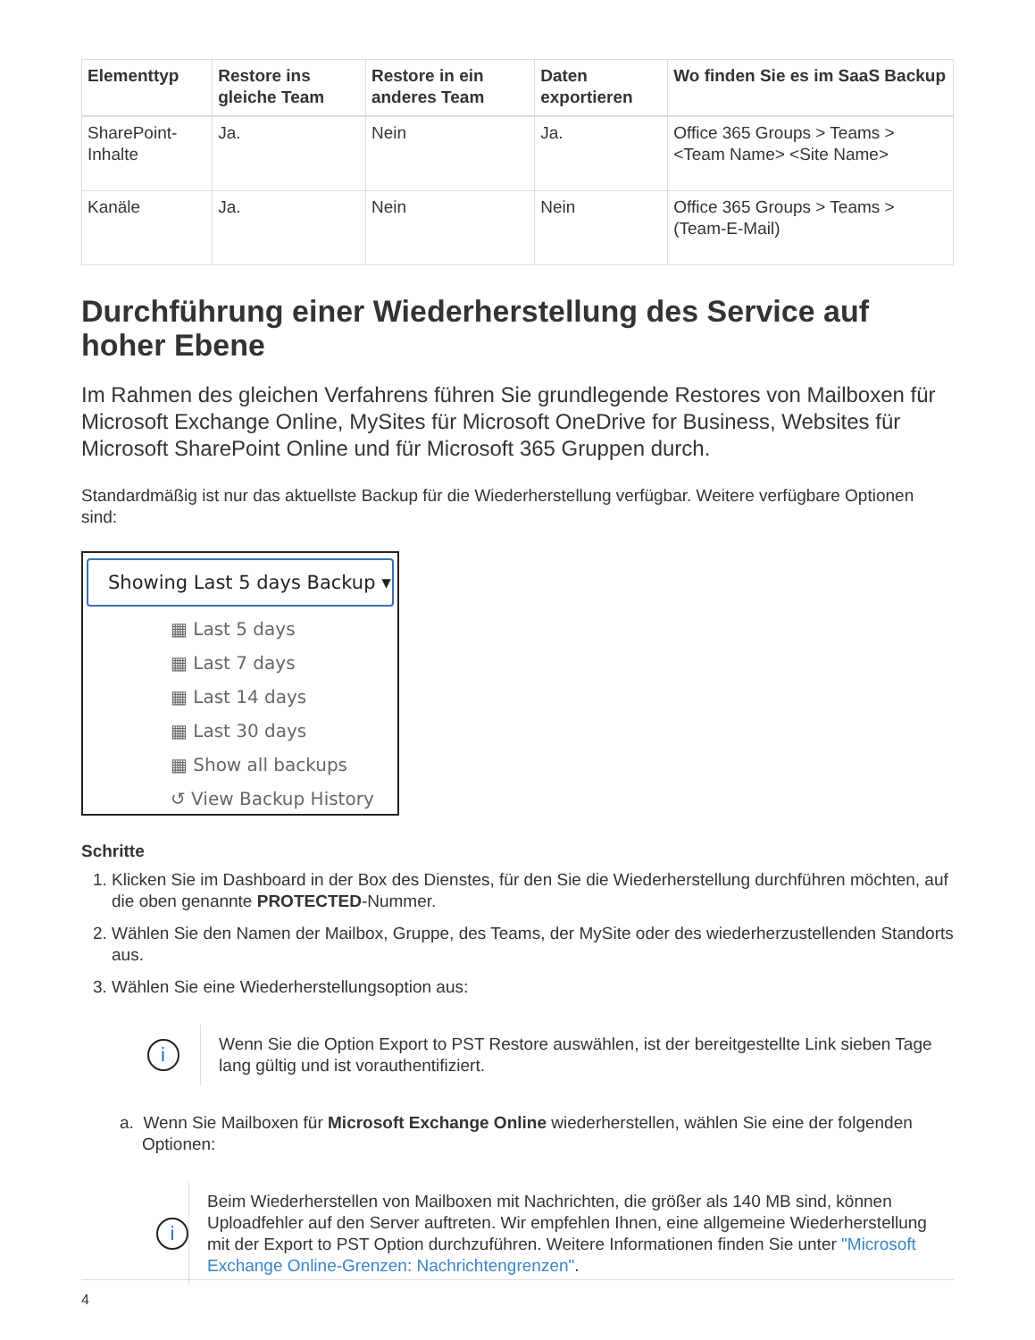| Elementtyp | Restore ins gleiche Team | Restore in ein anderes Team | Daten exportieren | Wo finden Sie es im SaaS Backup |
| --- | --- | --- | --- | --- |
| SharePoint-Inhalte | Ja. | Nein | Ja. | Office 365 Groups > Teams > <Team Name> <Site Name> |
| Kanäle | Ja. | Nein | Nein | Office 365 Groups > Teams > (Team-E-Mail) |
Durchführung einer Wiederherstellung des Service auf hoher Ebene
Im Rahmen des gleichen Verfahrens führen Sie grundlegende Restores von Mailboxen für Microsoft Exchange Online, MySites für Microsoft OneDrive for Business, Websites für Microsoft SharePoint Online und für Microsoft 365 Gruppen durch.
Standardmäßig ist nur das aktuellste Backup für die Wiederherstellung verfügbar. Weitere verfügbare Optionen sind:
Showing Last 5 days Backup ▾
▦ Last 5 days
▦ Last 7 days
▦ Last 14 days
▦ Last 30 days
▦ Show all backups
↺ View Backup History
Schritte
1. Klicken Sie im Dashboard in der Box des Dienstes, für den Sie die Wiederherstellung durchführen möchten, auf die oben genannte PROTECTED-Nummer.
2. Wählen Sie den Namen der Mailbox, Gruppe, des Teams, der MySite oder des wiederherzustellenden Standorts aus.
3. Wählen Sie eine Wiederherstellungsoption aus:
i
Wenn Sie die Option Export to PST Restore auswählen, ist der bereitgestellte Link sieben Tage lang gültig und ist vorauthentifiziert.
a. Wenn Sie Mailboxen für Microsoft Exchange Online wiederherstellen, wählen Sie eine der folgenden Optionen:
i
Beim Wiederherstellen von Mailboxen mit Nachrichten, die größer als 140 MB sind, können Uploadfehler auf den Server auftreten. Wir empfehlen Ihnen, eine allgemeine Wiederherstellung mit der Export to PST Option durchzuführen. Weitere Informationen finden Sie unter "Microsoft Exchange Online-Grenzen: Nachrichtengrenzen".
4